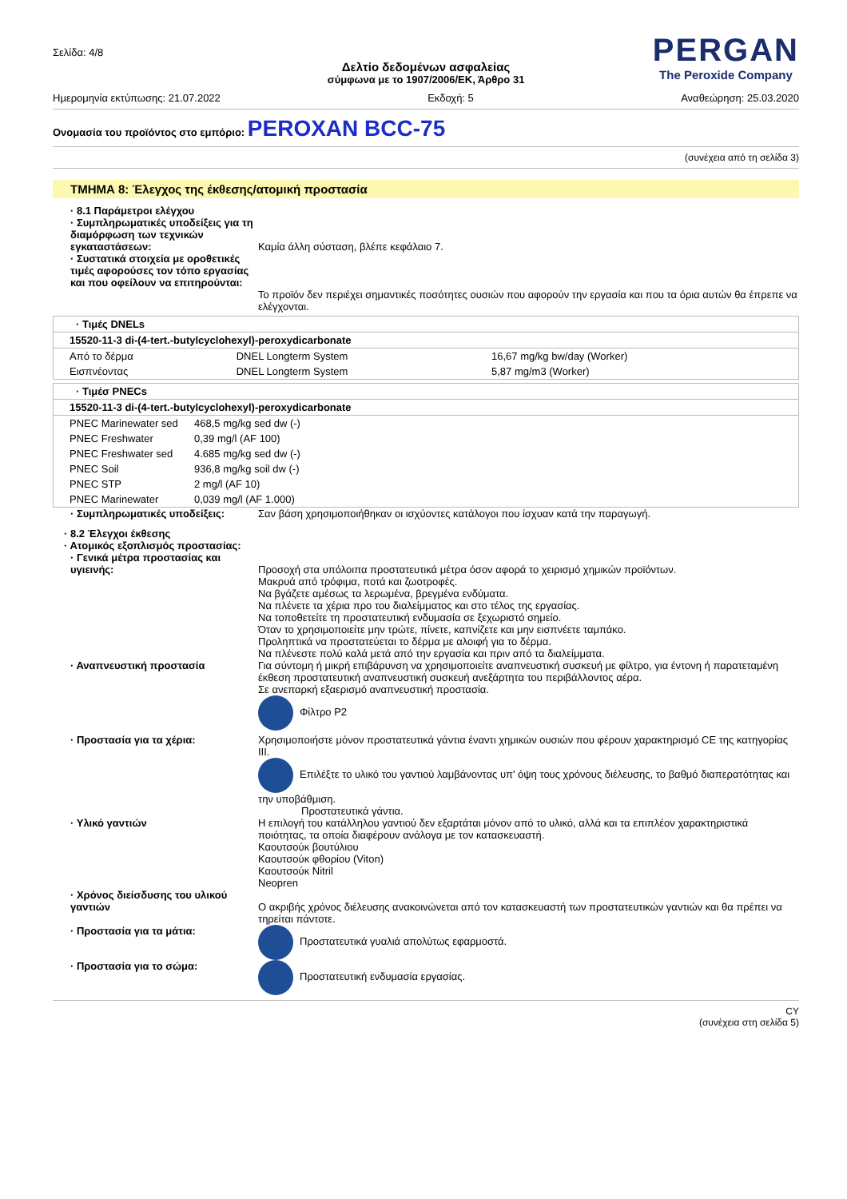Σελίδα: 4/8
Δελτίο δεδομένων ασφαλείας
σύμφωνα με το 1907/2006/ΕΚ, Άρθρο 31
PERGAN
The Peroxide Company
Ημερομηνία εκτύπωσης: 21.07.2022 Εκδοχή: 5 Αναθεώρηση: 25.03.2020
Ονομασία του προϊόντος στο εμπόριο: PEROXAN BCC-75
(συνέχεια από τη σελίδα 3)
ΤΜΗΜΑ 8: Έλεγχος της έκθεσης/ατομική προστασία
· 8.1 Παράμετροι ελέγχου
· Συμπληρωματικές υποδείξεις για τη διαμόρφωση των τεχνικών εγκαταστάσεων:
Καμία άλλη σύσταση, βλέπε κεφάλαιο 7.
· Συστατικά στοιχεία με οροθετικές τιμές αφορούσες τον τόπο εργασίας και που οφείλουν να επιτηρούνται:
Το προϊόν δεν περιέχει σημαντικές ποσότητες ουσιών που αφορούν την εργασία και που τα όρια αυτών θα έπρεπε να ελέγχονται.
| · Τιμές DNELs | | |
| 15520-11-3 di-(4-tert.-butylcyclohexyl)-peroxydicarbonate | | |
| Από το δέρμα | DNEL Longterm System | 16,67 mg/kg bw/day (Worker) |
| Εισπνέοντας | DNEL Longterm System | 5,87 mg/m3 (Worker) |
| · Τιμέσ PNECs | |
| 15520-11-3 di-(4-tert.-butylcyclohexyl)-peroxydicarbonate | |
| PNEC Marinewater sed | 468,5 mg/kg sed dw (-) |
| PNEC Freshwater | 0,39 mg/l (AF 100) |
| PNEC Freshwater sed | 4.685 mg/kg sed dw (-) |
| PNEC Soil | 936,8 mg/kg soil dw (-) |
| PNEC STP | 2 mg/l (AF 10) |
| PNEC Marinewater | 0,039 mg/l (AF 1.000) |
· Συμπληρωματικές υποδείξεις: Σαν βάση χρησιμοποιήθηκαν οι ισχύοντες κατάλογοι που ίσχυαν κατά την παραγωγή.
· 8.2 Έλεγχοι έκθεσης
· Ατομικός εξοπλισμός προστασίας:
· Γενικά μέτρα προστασίας και υγιεινής:
Προσοχή στα υπόλοιπα προστατευτικά μέτρα όσον αφορά το χειρισμό χημικών προϊόντων.
Μακρυά από τρόφιμα, ποτά και ζωοτροφές.
Να βγάζετε αμέσως τα λερωμένα, βρεγμένα ενδύματα.
Να πλένετε τα χέρια προ του διαλείμματος και στο τέλος της εργασίας.
Να τοποθετείτε τη προστατευτική ενδυμασία σε ξεχωριστό σημείο.
Όταν το χρησιμοποιείτε μην τρώτε, πίνετε, καπνίζετε και μην εισπνέετε ταμπάκο.
Προληπτικά να προστατεύεται το δέρμα με αλοιφή για το δέρμα.
Να πλένεστε πολύ καλά μετά από την εργασία και πριν από τα διαλείμματα.
· Αναπνευστική προστασία Για σύντομη ή μικρή επιβάρυνση να χρησιμοποιείτε αναπνευστική συσκευή με φίλτρο, για έντονη ή παρατεταμένη έκθεση προστατευτική αναπνευστική συσκευή ανεξάρτητα του περιβάλλοντος αέρα.
Σε ανεπαρκή εξαερισμό αναπνευστική προστασία.
Φίλτρο P2
· Προστασία για τα χέρια: Χρησιμοποιήστε μόνον προστατευτικά γάντια έναντι χημικών ουσιών που φέρουν χαρακτηρισμό CE της κατηγορίας III.
Επιλέξτε το υλικό του γαντιού λαμβάνοντας υπ' όψη τους χρόνους διέλευσης, το βαθμό διαπερατότητας και την υποβάθμιση.
Προστατευτικά γάντια.
· Υλικό γαντιών Η επιλογή του κατάλληλου γαντιού δεν εξαρτάται μόνον από το υλικό, αλλά και τα επιπλέον χαρακτηριστικά ποιότητας, τα οποία διαφέρουν ανάλογα με τον κατασκευαστή.
Καουτσούκ βουτύλιου
Καουτσούκ φθορίου (Viton)
Καουτσούκ Nitril
Neopren
· Χρόνος διείσδυσης του υλικού γαντιών
Ο ακριβής χρόνος διέλευσης ανακοινώνεται από τον κατασκευαστή των προστατευτικών γαντιών και θα πρέπει να τηρείται πάντοτε.
· Προστασία για τα μάτια: Προστατευτικά γυαλιά απολύτως εφαρμοστά.
· Προστασία για το σώμα: Προστατευτική ενδυμασία εργασίας.
CY
(συνέχεια στη σελίδα 5)